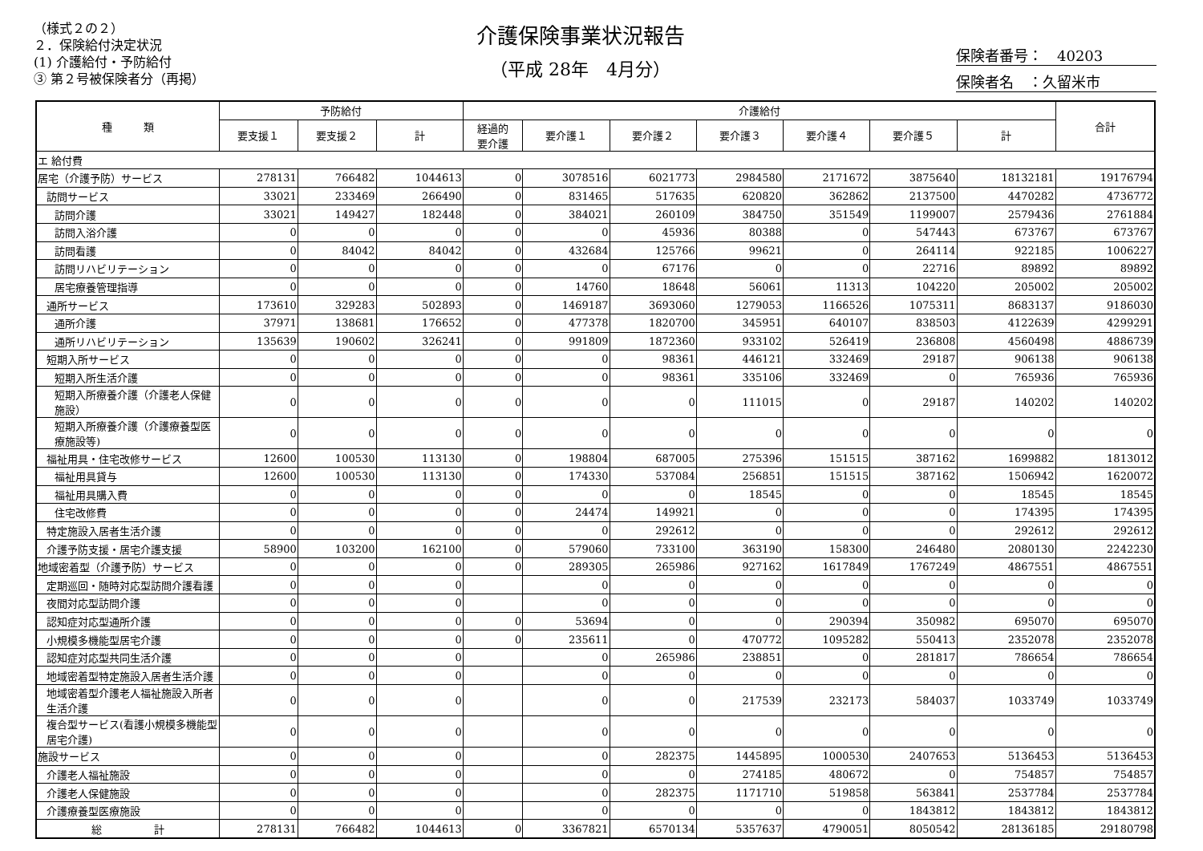（様式２の２）
２．保険給付決定状況
(1) 介護給付・予防給付
③ 第２号被保険者分（再掲）
介護保険事業状況報告
（平成 28年　4月分）
保険者番号：　40203
保険者名　：久留米市
| 種 類 | 予防給付 | | | 介護給付 | | | | | | | 合計 |
| --- | --- | --- | --- | --- | --- | --- | --- | --- | --- | --- | --- |
| | 要支援１ | 要支援２ | 計 | 経過的 要介護 | 要介護１ | 要介護２ | 要介護３ | 要介護４ | 要介護５ | 計 | |
| エ 給付費 | | | | | | | | | | | |
| 居宅（介護予防）サービス | 278131 | 766482 | 1044613 | 0 | 3078516 | 6021773 | 2984580 | 2171672 | 3875640 | 18132181 | 19176794 |
| 訪問サービス | 33021 | 233469 | 266490 | 0 | 831465 | 517635 | 620820 | 362862 | 2137500 | 4470282 | 4736772 |
| 訪問介護 | 33021 | 149427 | 182448 | 0 | 384021 | 260109 | 384750 | 351549 | 1199007 | 2579436 | 2761884 |
| 訪問入浴介護 | 0 | 0 | 0 | 0 | 0 | 45936 | 80388 | 0 | 547443 | 673767 | 673767 |
| 訪問看護 | 0 | 84042 | 84042 | 0 | 432684 | 125766 | 99621 | 0 | 264114 | 922185 | 1006227 |
| 訪問リハビリテーション | 0 | 0 | 0 | 0 | 0 | 67176 | 0 | 0 | 22716 | 89892 | 89892 |
| 居宅療養管理指導 | 0 | 0 | 0 | 0 | 14760 | 18648 | 56061 | 11313 | 104220 | 205002 | 205002 |
| 通所サービス | 173610 | 329283 | 502893 | 0 | 1469187 | 3693060 | 1279053 | 1166526 | 1075311 | 8683137 | 9186030 |
| 通所介護 | 37971 | 138681 | 176652 | 0 | 477378 | 1820700 | 345951 | 640107 | 838503 | 4122639 | 4299291 |
| 通所リハビリテーション | 135639 | 190602 | 326241 | 0 | 991809 | 1872360 | 933102 | 526419 | 236808 | 4560498 | 4886739 |
| 短期入所サービス | 0 | 0 | 0 | 0 | 0 | 98361 | 446121 | 332469 | 29187 | 906138 | 906138 |
| 短期入所生活介護 | 0 | 0 | 0 | 0 | 0 | 98361 | 335106 | 332469 | 0 | 765936 | 765936 |
| 短期入所療養介護（介護老人保健施設） | 0 | 0 | 0 | 0 | 0 | 0 | 111015 | 0 | 29187 | 140202 | 140202 |
| 短期入所療養介護（介護療養型医療施設等) | 0 | 0 | 0 | 0 | 0 | 0 | 0 | 0 | 0 | 0 | 0 |
| 福祉用具・住宅改修サービス | 12600 | 100530 | 113130 | 0 | 198804 | 687005 | 275396 | 151515 | 387162 | 1699882 | 1813012 |
| 福祉用具貸与 | 12600 | 100530 | 113130 | 0 | 174330 | 537084 | 256851 | 151515 | 387162 | 1506942 | 1620072 |
| 福祉用具購入費 | 0 | 0 | 0 | 0 | 0 | 0 | 18545 | 0 | 0 | 18545 | 18545 |
| 住宅改修費 | 0 | 0 | 0 | 0 | 24474 | 149921 | 0 | 0 | 0 | 174395 | 174395 |
| 特定施設入居者生活介護 | 0 | 0 | 0 | 0 | 0 | 292612 | 0 | 0 | 0 | 292612 | 292612 |
| 介護予防支援・居宅介護支援 | 58900 | 103200 | 162100 | 0 | 579060 | 733100 | 363190 | 158300 | 246480 | 2080130 | 2242230 |
| 地域密着型（介護予防）サービス | 0 | 0 | 0 | 0 | 289305 | 265986 | 927162 | 1617849 | 1767249 | 4867551 | 4867551 |
| 定期巡回・随時対応型訪問介護看護 | 0 | 0 | 0 | | 0 | 0 | 0 | 0 | 0 | 0 | 0 |
| 夜間対応型訪問介護 | 0 | 0 | 0 | | 0 | 0 | 0 | 0 | 0 | 0 | 0 |
| 認知症対応型通所介護 | 0 | 0 | 0 | 0 | 53694 | 0 | 0 | 290394 | 350982 | 695070 | 695070 |
| 小規模多機能型居宅介護 | 0 | 0 | 0 | 0 | 235611 | 0 | 470772 | 1095282 | 550413 | 2352078 | 2352078 |
| 認知症対応型共同生活介護 | 0 | 0 | 0 | | 0 | 265986 | 238851 | 0 | 281817 | 786654 | 786654 |
| 地域密着型特定施設入居者生活介護 | 0 | 0 | 0 | | 0 | 0 | 0 | 0 | 0 | 0 | 0 |
| 地域密着型介護老人福祉施設入所者生活介護 | 0 | 0 | 0 | | 0 | 0 | 217539 | 232173 | 584037 | 1033749 | 1033749 |
| 複合型サービス(看護小規模多機能型居宅介護) | 0 | 0 | 0 | | 0 | 0 | 0 | 0 | 0 | 0 | 0 |
| 施設サービス | 0 | 0 | 0 | | 0 | 282375 | 1445895 | 1000530 | 2407653 | 5136453 | 5136453 |
| 介護老人福祉施設 | 0 | 0 | 0 | | 0 | 0 | 274185 | 480672 | 0 | 754857 | 754857 |
| 介護老人保健施設 | 0 | 0 | 0 | | 0 | 282375 | 1171710 | 519858 | 563841 | 2537784 | 2537784 |
| 介護療養型医療施設 | 0 | 0 | 0 | | 0 | 0 | 0 | 0 | 1843812 | 1843812 | 1843812 |
| 総 計 | 278131 | 766482 | 1044613 | 0 | 3367821 | 6570134 | 5357637 | 4790051 | 8050542 | 28136185 | 29180798 |